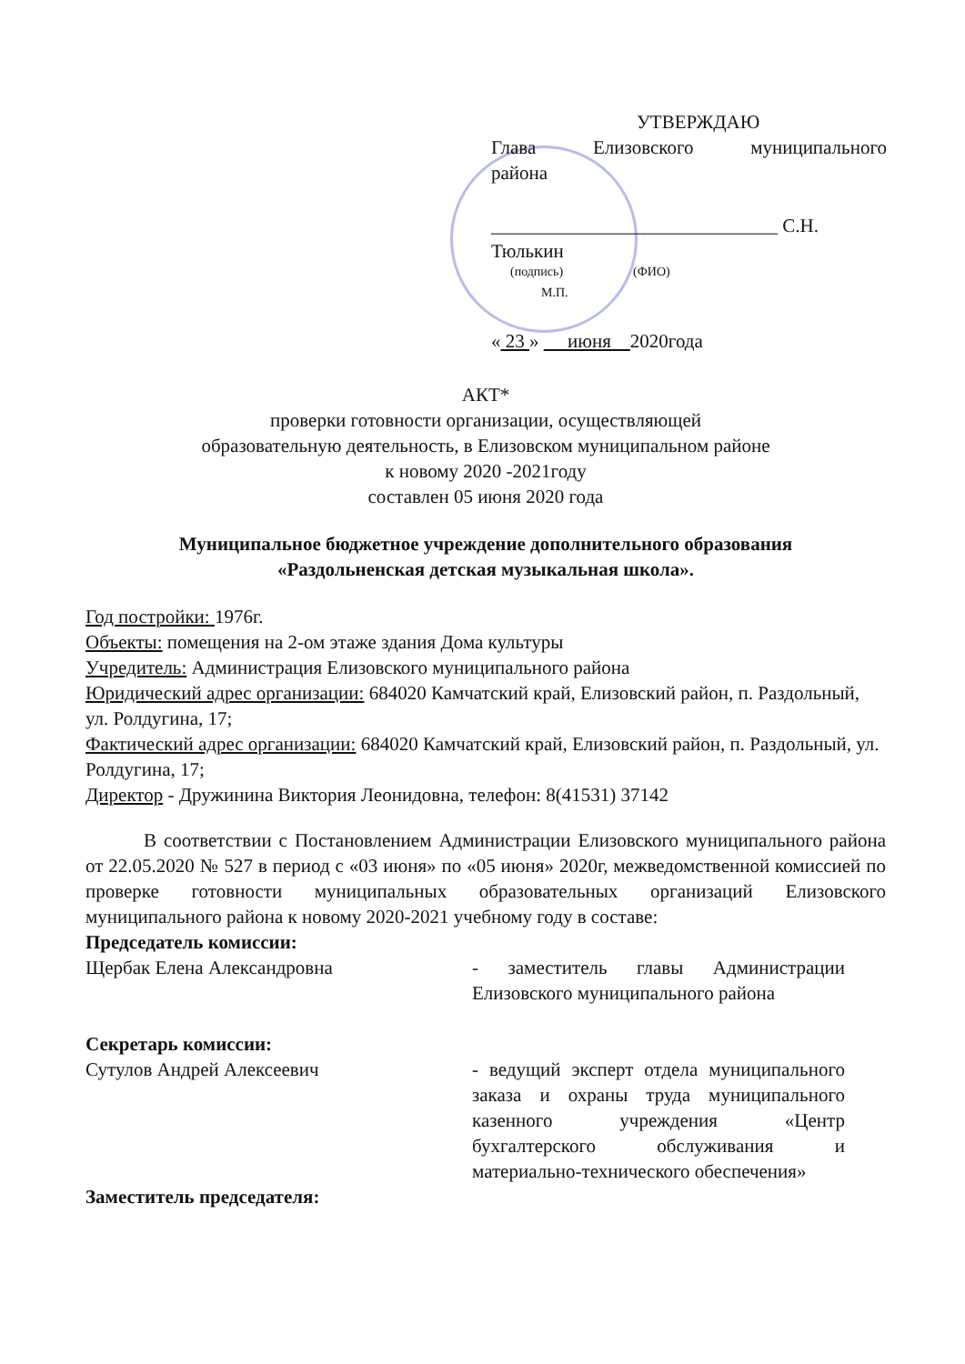УТВЕРЖДАЮ
Глава Елизовского муниципального
района
______________________________ С.Н. Тюлькин
(подпись) (ФИО)
М.П.
« 23 » июня 2020года
АКТ*
проверки готовности организации, осуществляющей
образовательную деятельность, в Елизовском муниципальном районе
к новому 2020 -2021году
составлен 05 июня 2020 года
Муниципальное бюджетное учреждение дополнительного образования
«Раздольненская детская музыкальная школа».
Год постройки: 1976г.
Объекты: помещения на 2-ом этаже здания Дома культуры
Учредитель: Администрация Елизовского муниципального района
Юридический адрес организации: 684020 Камчатский край, Елизовский район, п. Раздольный, ул. Ролдугина, 17;
Фактический адрес организации: 684020 Камчатский край, Елизовский район, п. Раздольный, ул. Ролдугина, 17;
Директор - Дружинина Виктория Леонидовна, телефон: 8(41531) 37142
В соответствии с Постановлением Администрации Елизовского муниципального района от 22.05.2020 № 527 в период с «03 июня» по «05 июня» 2020г, межведомственной комиссией по проверке готовности муниципальных образовательных организаций Елизовского муниципального района к новому 2020-2021 учебному году в составе:
Председатель комиссии:
Щербак Елена Александровна - заместитель главы Администрации Елизовского муниципального района
Секретарь комиссии:
Сутулов Андрей Алексеевич - ведущий эксперт отдела муниципального заказа и охраны труда муниципального казенного учреждения «Центр бухгалтерского обслуживания и материально-технического обеспечения»
Заместитель председателя: